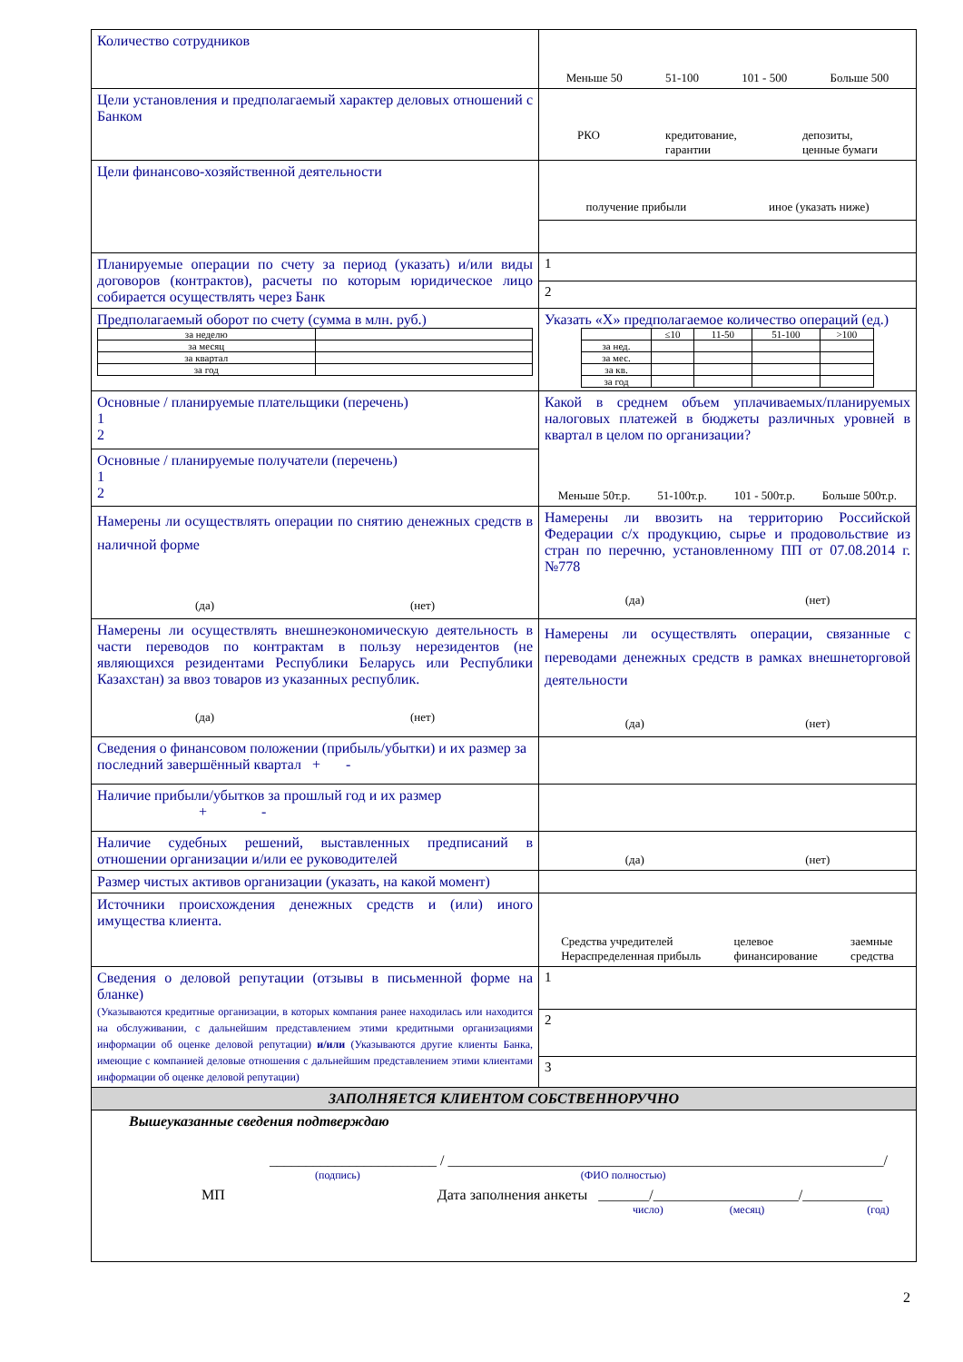| Количество сотрудников | Меньше 50 51-100 101 - 500 Больше 500 |
| Цели установления и предполагаемый характер деловых отношений с Банком | РКО кредитование, гарантии депозиты, ценные бумаги |
| Цели финансово-хозяйственной деятельности | получение прибыли иное (указать ниже) |
| Планируемые операции по счету за период (указать) и/или виды договоров (контрактов), расчеты по которым юридическое лицо собирается осуществлять через Банк | 1 |
| | 2 |
| Предполагаемый оборот по счету (сумма в млн. руб.) / за неделю / / / за месяц / / / за квартал / / / за год / / | Указать «Х» предполагаемое количество операций (ед.) / / ≤10 / 11-50 / 51-100 / >100 / / за нед. / / / / / / за мес. / / / / / / за кв. / / / / / / за год / / / / / |
| Основные / планируемые плательщики (перечень) 1 2 | Какой в среднем объем уплачиваемых/планируемых налоговых платежей в бюджеты различных уровней в квартал в целом по организации? Меньше 50т.р. 51-100т.р. 101 - 500т.р. Больше 500т.р. |
| Основные / планируемые получатели (перечень) 1 2 | |
| Намерены ли осуществлять операции по снятию денежных средств в наличной форме (да) (нет) | Намерены ли ввозить на территорию Российской Федерации с/х продукцию, сырье и продовольствие из стран по перечню, установленному ПП от 07.08.2014 г. №778 (да) (нет) |
| Намерены ли осуществлять внешнеэкономическую деятельность в части переводов по контрактам в пользу нерезидентов (не являющихся резидентами Республики Беларусь или Республики Казахстан) за ввоз товаров из указанных республик. (да) (нет) | Намерены ли осуществлять операции, связанные с переводами денежных средств в рамках внешнеторговой деятельности (да) (нет) |
| Сведения о финансовом положении (прибыль/убытки) и их размер за последний завершённый квартал + - | |
| Наличие прибыли/убытков за прошлый год и их размер + - | |
| Наличие судебных решений, выставленных предписаний в отношении организации и/или ее руководителей | (да) (нет) |
| Размер чистых активов организации (указать, на какой момент) | |
| Источники происхождения денежных средств и (или) иного имущества клиента. | Средства учредителей Нераспределенная прибыль целевое финансирование заемные средства |
| Сведения о деловой репутации (отзывы в письменной форме на бланке) (Указываются кредитные организации, в которых компания ранее находилась или находится на обслуживании, с дальнейшим представлением этими кредитными организациями информации об оценке деловой репутации) и/или (Указываются другие клиенты Банка, имеющие с компанией деловые отношения с дальнейшим представлением этими клиентами информации об оценке деловой репутации) | 1 |
| | 2 |
| | 3 |
| ЗАПОЛНЯЕТСЯ КЛИЕНТОМ СОБСТВЕННОРУЧНО | |
| Вышеуказанные сведения подтверждаю _______________________ / ____________________________________________________________/ (подпись) (ФИО полностью) МП Дата заполнения анкеты _______/____________________/___________ число) (месяц) (год) | |
2